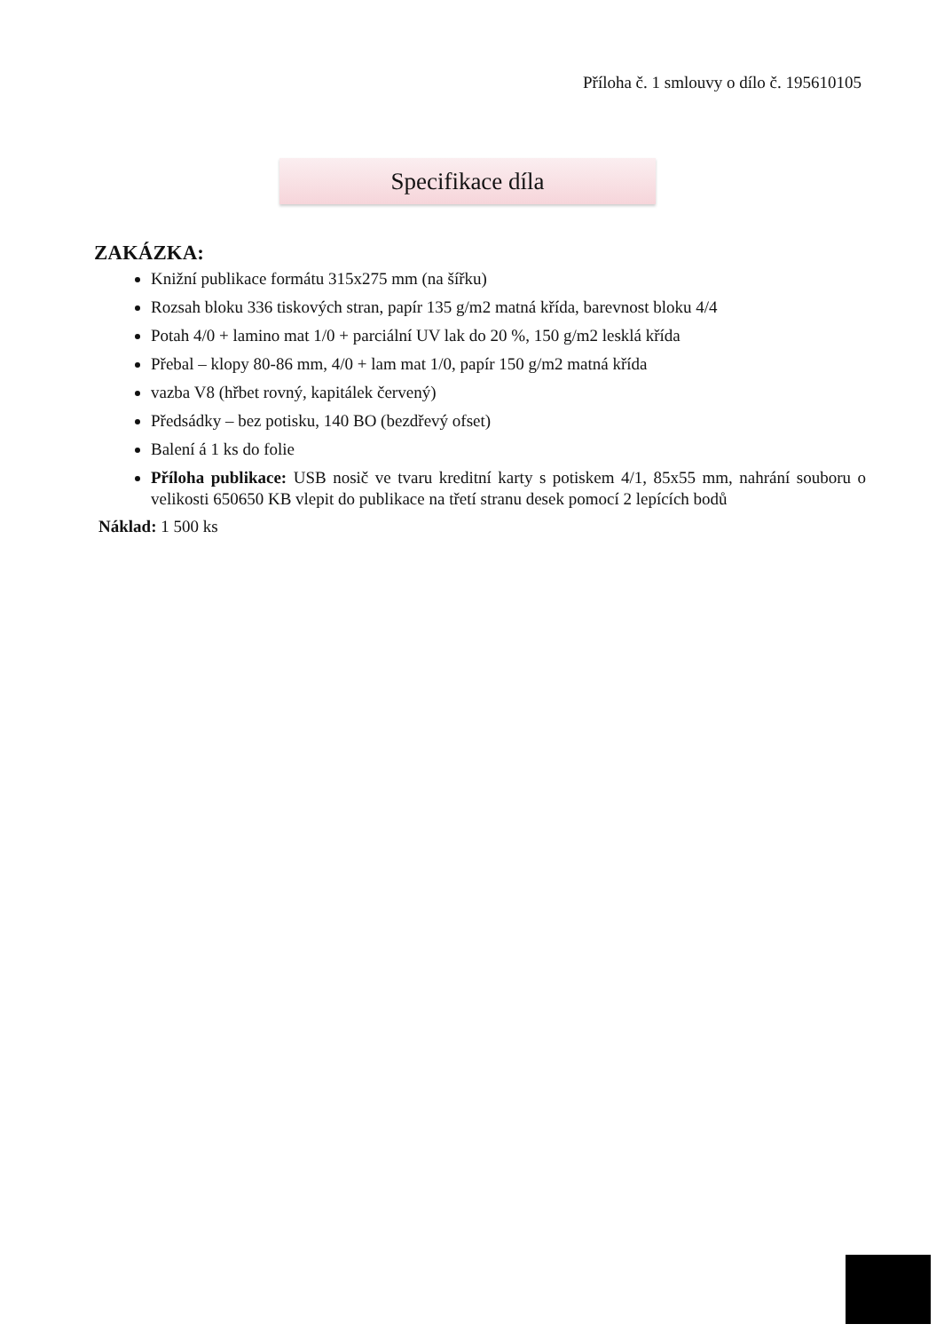Příloha č. 1 smlouvy o dílo č. 195610105
Specifikace díla
ZAKÁZKA:
Knižní publikace formátu 315x275 mm (na šířku)
Rozsah bloku 336 tiskových stran, papír 135 g/m2 matná křída, barevnost bloku 4/4
Potah 4/0 + lamino mat 1/0 + parciální UV lak do 20 %, 150 g/m2 lesklá křída
Přebal – klopy 80-86 mm, 4/0 + lam mat 1/0, papír 150 g/m2 matná křída
vazba V8 (hřbet rovný, kapitálek červený)
Předsádky – bez potisku, 140 BO (bezdřevý ofset)
Balení á 1 ks do folie
Příloha publikace: USB nosič ve tvaru kreditní karty s potiskem 4/1, 85x55 mm, nahrání souboru o velikosti 650650 KB vlepit do publikace na třetí stranu desek pomocí 2 lepících bodů
Náklad: 1 500 ks